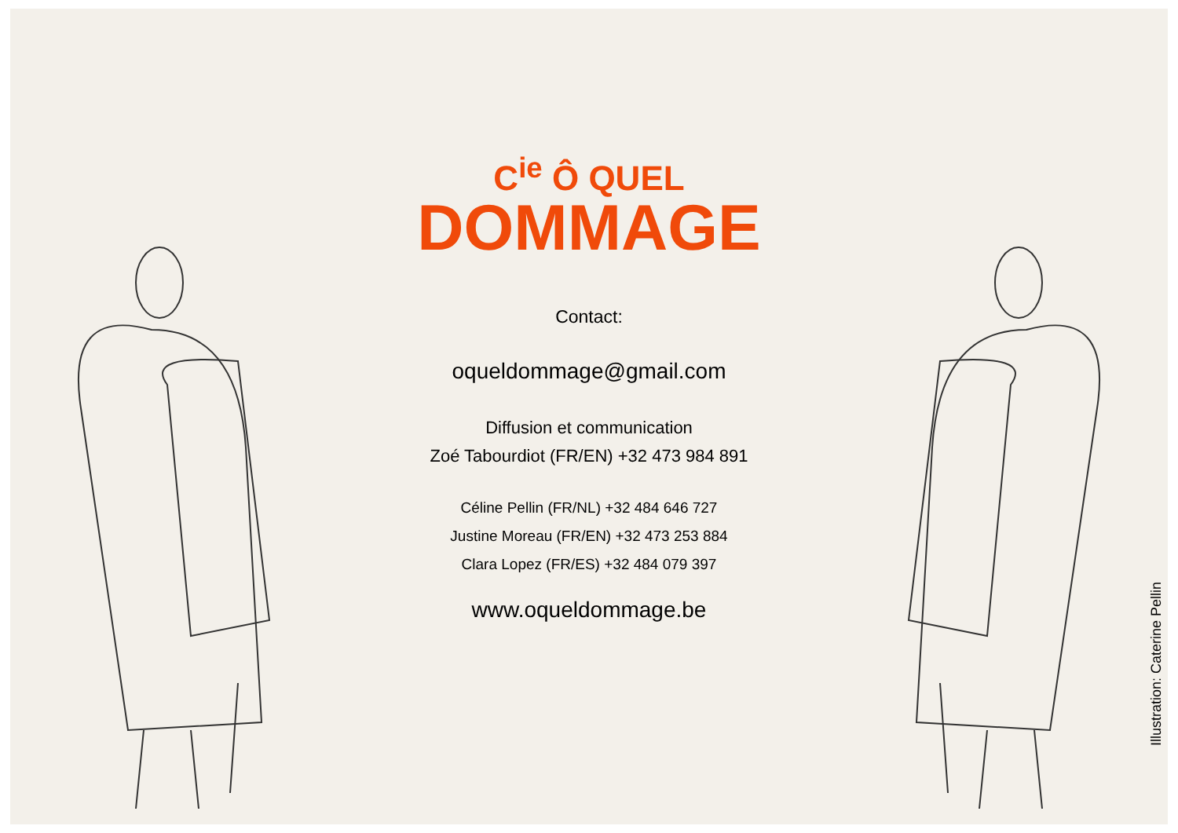C<sup>ie</sup> Ô QUEL
DOMMAGE
Contact:
oqueldommage@gmail.com
Diffusion et communication
Zoé Tabourdiot (FR/EN) +32 473 984 891
Céline Pellin (FR/NL) +32 484 646 727
Justine Moreau (FR/EN) +32 473 253 884
Clara Lopez (FR/ES) +32 484 079 397
www.oqueldommage.be
Illustration: Caterine Pellin